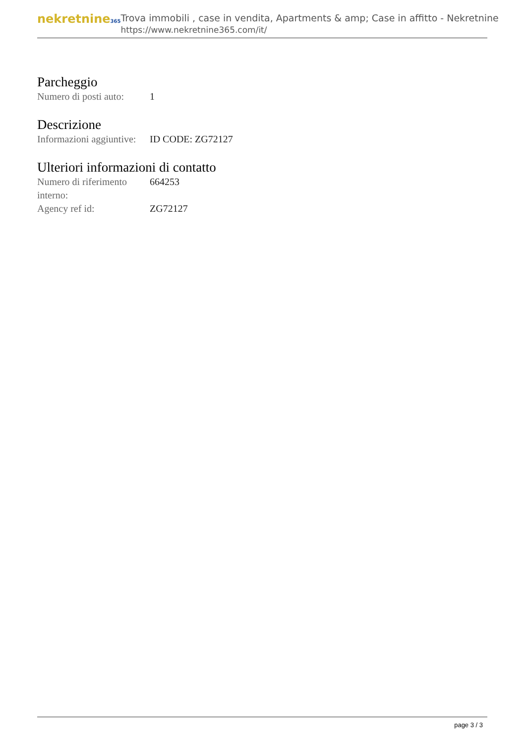nekretnine365
Trova immobili , case in vendita, Apartments & amp; Case in affitto - Nekretnine
https://www.nekretnine365.com/it/
Parcheggio
| Numero di posti auto: | 1 |
Descrizione
| Informazioni aggiuntive: | ID CODE: ZG72127 |
Ulteriori informazioni di contatto
| Numero di riferimento interno: | 664253 |
| Agency ref id: | ZG72127 |
page 3 / 3